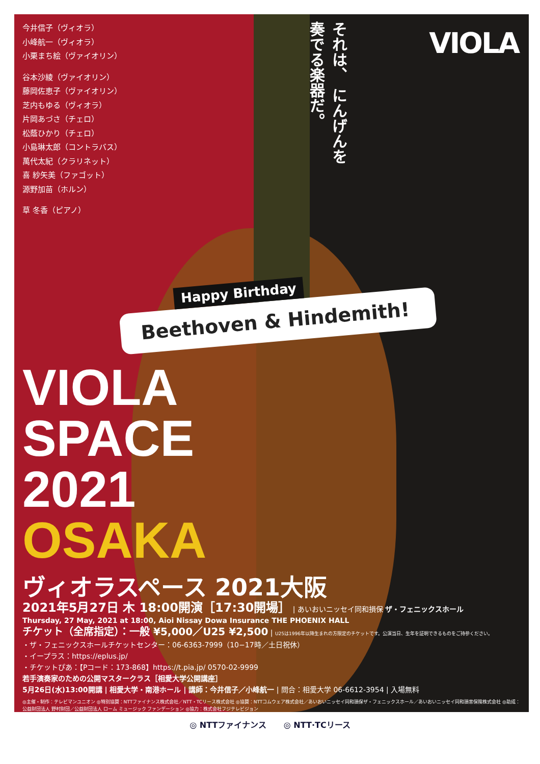VIOLA
それは、 にんげんを 奏でる楽器だ。
今井信子（ヴィオラ）
小峰航一（ヴィオラ）
小栗まち絵（ヴァイオリン）
谷本沙綾（ヴァイオリン）
藤岡佐恵子（ヴァイオリン）
芝内もゆる（ヴィオラ）
片岡あづさ（チェロ）
松蔭ひかり（チェロ）
小島琳太郎（コントラバス）
萬代太紀（クラリネット）
喜 紗矢美（ファゴット）
源野加苗（ホルン）
草 冬香（ピアノ）
Happy Birthday
Beethoven & Hindemith!
VIOLA
SPACE
2021
OSAKA
ヴィオラスペース 2021大阪
2021年5月27日 木 18:00開演［17:30開場］ | あいおいニッセイ同和損保 ザ・フェニックスホール
Thursday, 27 May, 2021 at 18:00, Aioi Nissay Dowa Insurance THE PHOENIX HALL
チケット（全席指定）：一般 ¥5,000／U25 ¥2,500 | U25は1996年以降生まれの方限定のチケットです。公演当日、生年を証明できるものをご持参ください。
・ザ・フェニックスホールチケットセンター：06-6363-7999（10−17時／土日祝休）
・イープラス：https://eplus.jp/
・チケットぴあ：【Pコード：173-868】https://t.pia.jp/ 0570-02-9999
若手演奏家のための公開マスタークラス［相愛大学公開講座］
5月26日(水)13:00開講 | 相愛大学・南港ホール | 講師：今井信子／小峰航一 | 問合：相愛大学 06-6612-3954 | 入場無料
◎主催・制作：テレビマンユニオン ◎特別協賛：NTTファイナンス株式会社／NTT・TCリース株式会社 ◎協賛：NTTコムウェア株式会社／あいおいニッセイ同和損保ザ・フェニックスホール／あいおいニッセイ同和損害保険株式会社 ◎助成：公益財団法人 野村財団／公益財団法人 ローム ミュージック ファンデーション ◎協力：株式会社フジテレビジョン
◎ NTTファイナンス ◎ NTT·TCリース